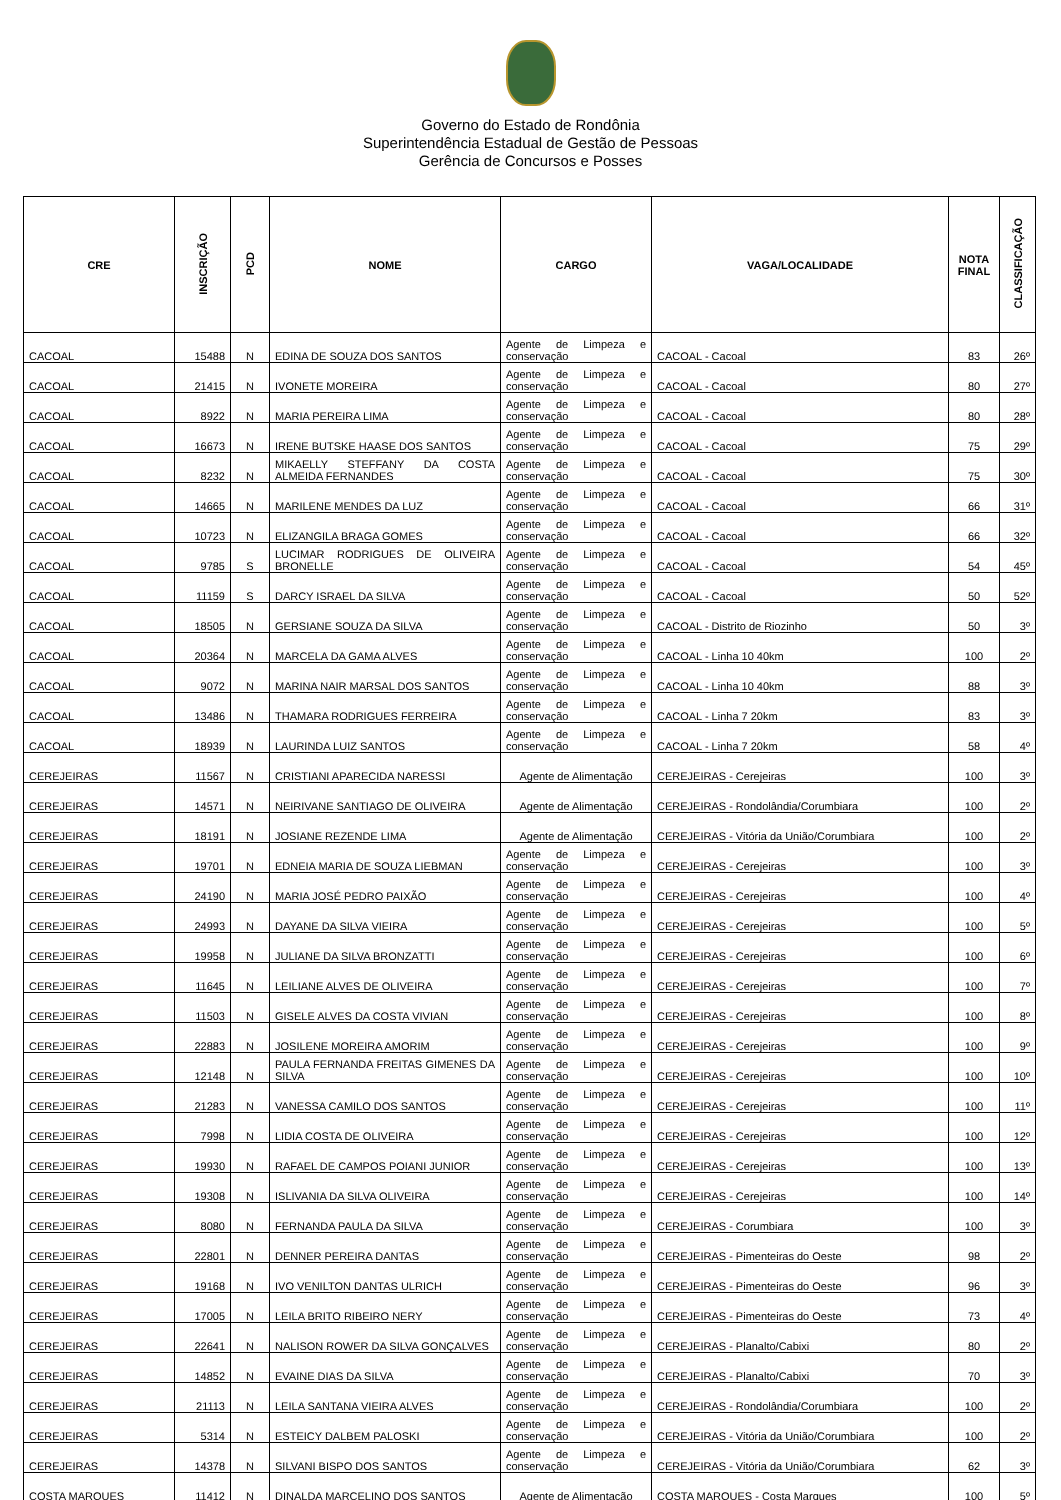Governo do Estado de Rondônia
Superintendência Estadual de Gestão de Pessoas
Gerência de Concursos e Posses
| CRE | INSCRIÇÃO | PCD | NOME | CARGO | VAGA/LOCALIDADE | NOTA FINAL | CLASSIFICAÇÃO |
| --- | --- | --- | --- | --- | --- | --- | --- |
| CACOAL | 15488 | N | EDINA DE SOUZA DOS SANTOS | Agente de Limpeza e conservação | CACOAL - Cacoal | 83 | 26º |
| CACOAL | 21415 | N | IVONETE MOREIRA | Agente de Limpeza e conservação | CACOAL - Cacoal | 80 | 27º |
| CACOAL | 8922 | N | MARIA PEREIRA LIMA | Agente de Limpeza e conservação | CACOAL - Cacoal | 80 | 28º |
| CACOAL | 16673 | N | IRENE BUTSKE HAASE DOS SANTOS | Agente de Limpeza e conservação | CACOAL - Cacoal | 75 | 29º |
| CACOAL | 8232 | N | MIKAELLY STEFFANY DA COSTA ALMEIDA FERNANDES | Agente de Limpeza e conservação | CACOAL - Cacoal | 75 | 30º |
| CACOAL | 14665 | N | MARILENE MENDES DA LUZ | Agente de Limpeza e conservação | CACOAL - Cacoal | 66 | 31º |
| CACOAL | 10723 | N | ELIZANGILA BRAGA GOMES | Agente de Limpeza e conservação | CACOAL - Cacoal | 66 | 32º |
| CACOAL | 9785 | S | LUCIMAR RODRIGUES DE OLIVEIRA BRONELLE | Agente de Limpeza e conservação | CACOAL - Cacoal | 54 | 45º |
| CACOAL | 11159 | S | DARCY ISRAEL DA SILVA | Agente de Limpeza e conservação | CACOAL - Cacoal | 50 | 52º |
| CACOAL | 18505 | N | GERSIANE SOUZA DA SILVA | Agente de Limpeza e conservação | CACOAL - Distrito de Riozinho | 50 | 3º |
| CACOAL | 20364 | N | MARCELA DA GAMA ALVES | Agente de Limpeza e conservação | CACOAL - Linha 10 40km | 100 | 2º |
| CACOAL | 9072 | N | MARINA NAIR MARSAL DOS SANTOS | Agente de Limpeza e conservação | CACOAL - Linha 10 40km | 88 | 3º |
| CACOAL | 13486 | N | THAMARA RODRIGUES FERREIRA | Agente de Limpeza e conservação | CACOAL - Linha 7 20km | 83 | 3º |
| CACOAL | 18939 | N | LAURINDA LUIZ SANTOS | Agente de Limpeza e conservação | CACOAL - Linha 7 20km | 58 | 4º |
| CEREJEIRAS | 11567 | N | CRISTIANI APARECIDA NARESSI | Agente de Alimentação | CEREJEIRAS - Cerejeiras | 100 | 3º |
| CEREJEIRAS | 14571 | N | NEIRIVANE SANTIAGO DE OLIVEIRA | Agente de Alimentação | CEREJEIRAS - Rondolândia/Corumbiara | 100 | 2º |
| CEREJEIRAS | 18191 | N | JOSIANE REZENDE LIMA | Agente de Alimentação | CEREJEIRAS - Vitória da União/Corumbiara | 100 | 2º |
| CEREJEIRAS | 19701 | N | EDNEIA MARIA DE SOUZA LIEBMAN | Agente de Limpeza e conservação | CEREJEIRAS - Cerejeiras | 100 | 3º |
| CEREJEIRAS | 24190 | N | MARIA JOSÉ PEDRO PAIXÃO | Agente de Limpeza e conservação | CEREJEIRAS - Cerejeiras | 100 | 4º |
| CEREJEIRAS | 24993 | N | DAYANE DA SILVA VIEIRA | Agente de Limpeza e conservação | CEREJEIRAS - Cerejeiras | 100 | 5º |
| CEREJEIRAS | 19958 | N | JULIANE DA SILVA BRONZATTI | Agente de Limpeza e conservação | CEREJEIRAS - Cerejeiras | 100 | 6º |
| CEREJEIRAS | 11645 | N | LEILIANE ALVES DE OLIVEIRA | Agente de Limpeza e conservação | CEREJEIRAS - Cerejeiras | 100 | 7º |
| CEREJEIRAS | 11503 | N | GISELE ALVES DA COSTA VIVIAN | Agente de Limpeza e conservação | CEREJEIRAS - Cerejeiras | 100 | 8º |
| CEREJEIRAS | 22883 | N | JOSILENE MOREIRA AMORIM | Agente de Limpeza e conservação | CEREJEIRAS - Cerejeiras | 100 | 9º |
| CEREJEIRAS | 12148 | N | PAULA FERNANDA FREITAS GIMENES DA SILVA | Agente de Limpeza e conservação | CEREJEIRAS - Cerejeiras | 100 | 10º |
| CEREJEIRAS | 21283 | N | VANESSA CAMILO DOS SANTOS | Agente de Limpeza e conservação | CEREJEIRAS - Cerejeiras | 100 | 11º |
| CEREJEIRAS | 7998 | N | LIDIA COSTA DE OLIVEIRA | Agente de Limpeza e conservação | CEREJEIRAS - Cerejeiras | 100 | 12º |
| CEREJEIRAS | 19930 | N | RAFAEL DE CAMPOS POIANI JUNIOR | Agente de Limpeza e conservação | CEREJEIRAS - Cerejeiras | 100 | 13º |
| CEREJEIRAS | 19308 | N | ISLIVANIA DA SILVA OLIVEIRA | Agente de Limpeza e conservação | CEREJEIRAS - Cerejeiras | 100 | 14º |
| CEREJEIRAS | 8080 | N | FERNANDA PAULA DA SILVA | Agente de Limpeza e conservação | CEREJEIRAS - Corumbiara | 100 | 3º |
| CEREJEIRAS | 22801 | N | DENNER PEREIRA DANTAS | Agente de Limpeza e conservação | CEREJEIRAS - Pimenteiras do Oeste | 98 | 2º |
| CEREJEIRAS | 19168 | N | IVO VENILTON DANTAS ULRICH | Agente de Limpeza e conservação | CEREJEIRAS - Pimenteiras do Oeste | 96 | 3º |
| CEREJEIRAS | 17005 | N | LEILA BRITO RIBEIRO NERY | Agente de Limpeza e conservação | CEREJEIRAS - Pimenteiras do Oeste | 73 | 4º |
| CEREJEIRAS | 22641 | N | NALISON ROWER DA SILVA GONÇALVES | Agente de Limpeza e conservação | CEREJEIRAS - Planalto/Cabixi | 80 | 2º |
| CEREJEIRAS | 14852 | N | EVAINE DIAS DA SILVA | Agente de Limpeza e conservação | CEREJEIRAS - Planalto/Cabixi | 70 | 3º |
| CEREJEIRAS | 21113 | N | LEILA SANTANA VIEIRA ALVES | Agente de Limpeza e conservação | CEREJEIRAS - Rondolândia/Corumbiara | 100 | 2º |
| CEREJEIRAS | 5314 | N | ESTEICY DALBEM PALOSKI | Agente de Limpeza e conservação | CEREJEIRAS - Vitória da União/Corumbiara | 100 | 2º |
| CEREJEIRAS | 14378 | N | SILVANI BISPO DOS SANTOS | Agente de Limpeza e conservação | CEREJEIRAS - Vitória da União/Corumbiara | 62 | 3º |
| COSTA MARQUES | 11412 | N | DINALDA MARCELINO DOS SANTOS | Agente de Alimentação | COSTA MARQUES - Costa Marques | 100 | 5º |